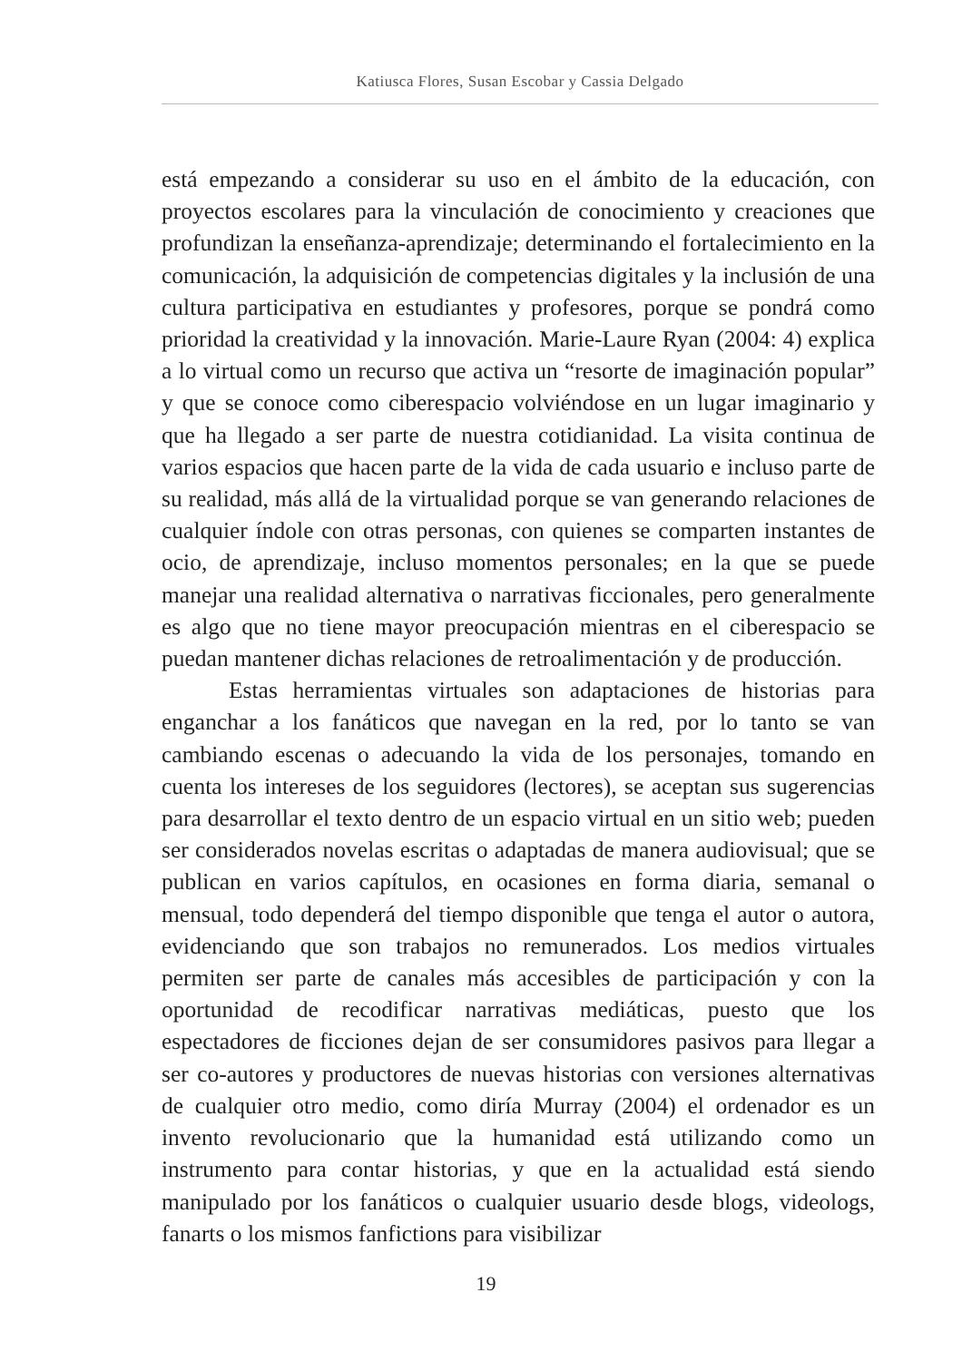Katiusca Flores, Susan Escobar y Cassia Delgado
está empezando a considerar su uso en el ámbito de la educación, con proyectos escolares para la vinculación de conocimiento y creaciones que profundizan la enseñanza-aprendizaje; determinando el fortalecimiento en la comunicación, la adquisición de competencias digitales y la inclusión de una cultura participativa en estudiantes y profesores, porque se pondrá como prioridad la creatividad y la innovación. Marie-Laure Ryan (2004: 4) explica a lo virtual como un recurso que activa un “resorte de imaginación popular” y que se conoce como ciberespacio volviéndose en un lugar imaginario y que ha llegado a ser parte de nuestra cotidianidad. La visita continua de varios espacios que hacen parte de la vida de cada usuario e incluso parte de su realidad, más allá de la virtualidad porque se van generando relaciones de cualquier índole con otras personas, con quienes se comparten instantes de ocio, de aprendizaje, incluso momentos personales; en la que se puede manejar una realidad alternativa o narrativas ficcionales, pero generalmente es algo que no tiene mayor preocupación mientras en el ciberespacio se puedan mantener dichas relaciones de retroalimentación y de producción.
Estas herramientas virtuales son adaptaciones de historias para enganchar a los fanáticos que navegan en la red, por lo tanto se van cambiando escenas o adecuando la vida de los personajes, tomando en cuenta los intereses de los seguidores (lectores), se aceptan sus sugerencias para desarrollar el texto dentro de un espacio virtual en un sitio web; pueden ser considerados novelas escritas o adaptadas de manera audiovisual; que se publican en varios capítulos, en ocasiones en forma diaria, semanal o mensual, todo dependerá del tiempo disponible que tenga el autor o autora, evidenciando que son trabajos no remunerados. Los medios virtuales permiten ser parte de canales más accesibles de participación y con la oportunidad de recodificar narrativas mediáticas, puesto que los espectadores de ficciones dejan de ser consumidores pasivos para llegar a ser co-autores y productores de nuevas historias con versiones alternativas de cualquier otro medio, como diría Murray (2004) el ordenador es un invento revolucionario que la humanidad está utilizando como un instrumento para contar historias, y que en la actualidad está siendo manipulado por los fanáticos o cualquier usuario desde blogs, videologs, fanarts o los mismos fanfictions para visibilizar
19